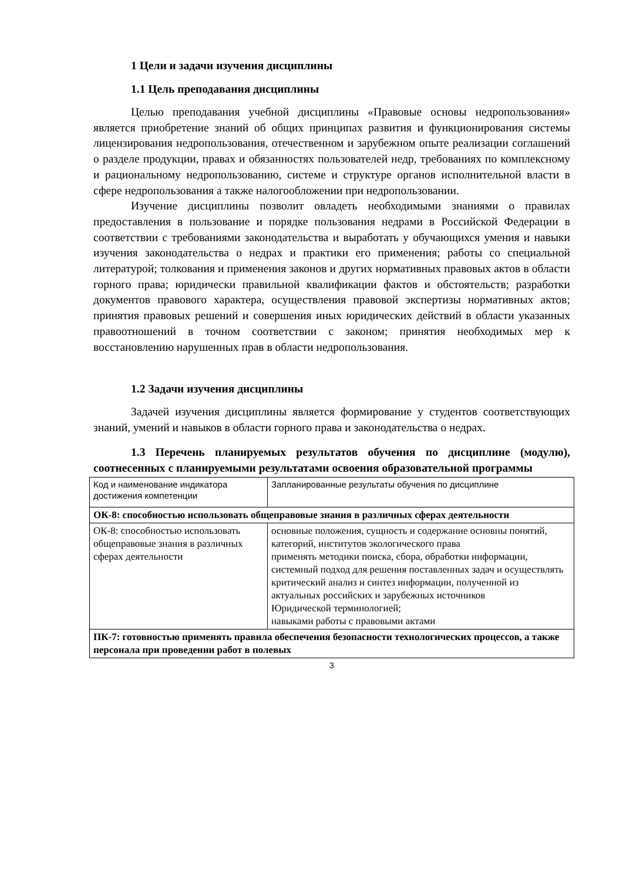1 Цели и задачи изучения дисциплины
1.1 Цель преподавания дисциплины
Целью преподавания учебной дисциплины «Правовые основы недропользования» является приобретение знаний об общих принципах развития и функционирования системы лицензирования недропользования, отечественном и зарубежном опыте реализации соглашений о разделе продукции, правах и обязанностях пользователей недр, требованиях по комплексному и рациональному недропользованию, системе и структуре органов исполнительной власти в сфере недропользования а также налогообложении при недропользовании.
Изучение дисциплины позволит овладеть необходимыми знаниями о правилах предоставления в пользование и порядке пользования недрами в Российской Федерации в соответствии с требованиями законодательства и выработать у обучающихся умения и навыки изучения законодательства о недрах и практики его применения; работы со специальной литературой; толкования и применения законов и других нормативных правовых актов в области горного права; юридически правильной квалификации фактов и обстоятельств; разработки документов правового характера, осуществления правовой экспертизы нормативных актов; принятия правовых решений и совершения иных юридических действий в области указанных правоотношений в точном соответствии с законом; принятия необходимых мер к восстановлению нарушенных прав в области недропользования.
1.2 Задачи изучения дисциплины
Задачей изучения дисциплины является формирование у студентов соответствующих знаний, умений и навыков в области горного права и законодательства о недрах.
1.3 Перечень планируемых результатов обучения по дисциплине (модулю), соотнесенных с планируемыми результатами освоения образовательной программы
| Код и наименование индикатора достижения компетенции | Запланированные результаты обучения по дисциплине |
| ОК-8: способностью использовать общеправовые знания в различных сферах деятельности | |
| ОК-8: способностью использовать общеправовые знания в различных сферах деятельности | основные положения, сущность и содержание основны понятий, категорий, институтов экологического права применять методики поиска, сбора, обработки информации, системный подход для решения поставленных задач и осуществлять критический анализ и синтез информации, полученной из актуальных российских и зарубежных источников Юридической терминологией; навыками работы с правовыми актами |
| ПК-7: готовностью применять правила обеспечения безопасности технологических процессов, а также персонала при проведении работ в полевых | |
3